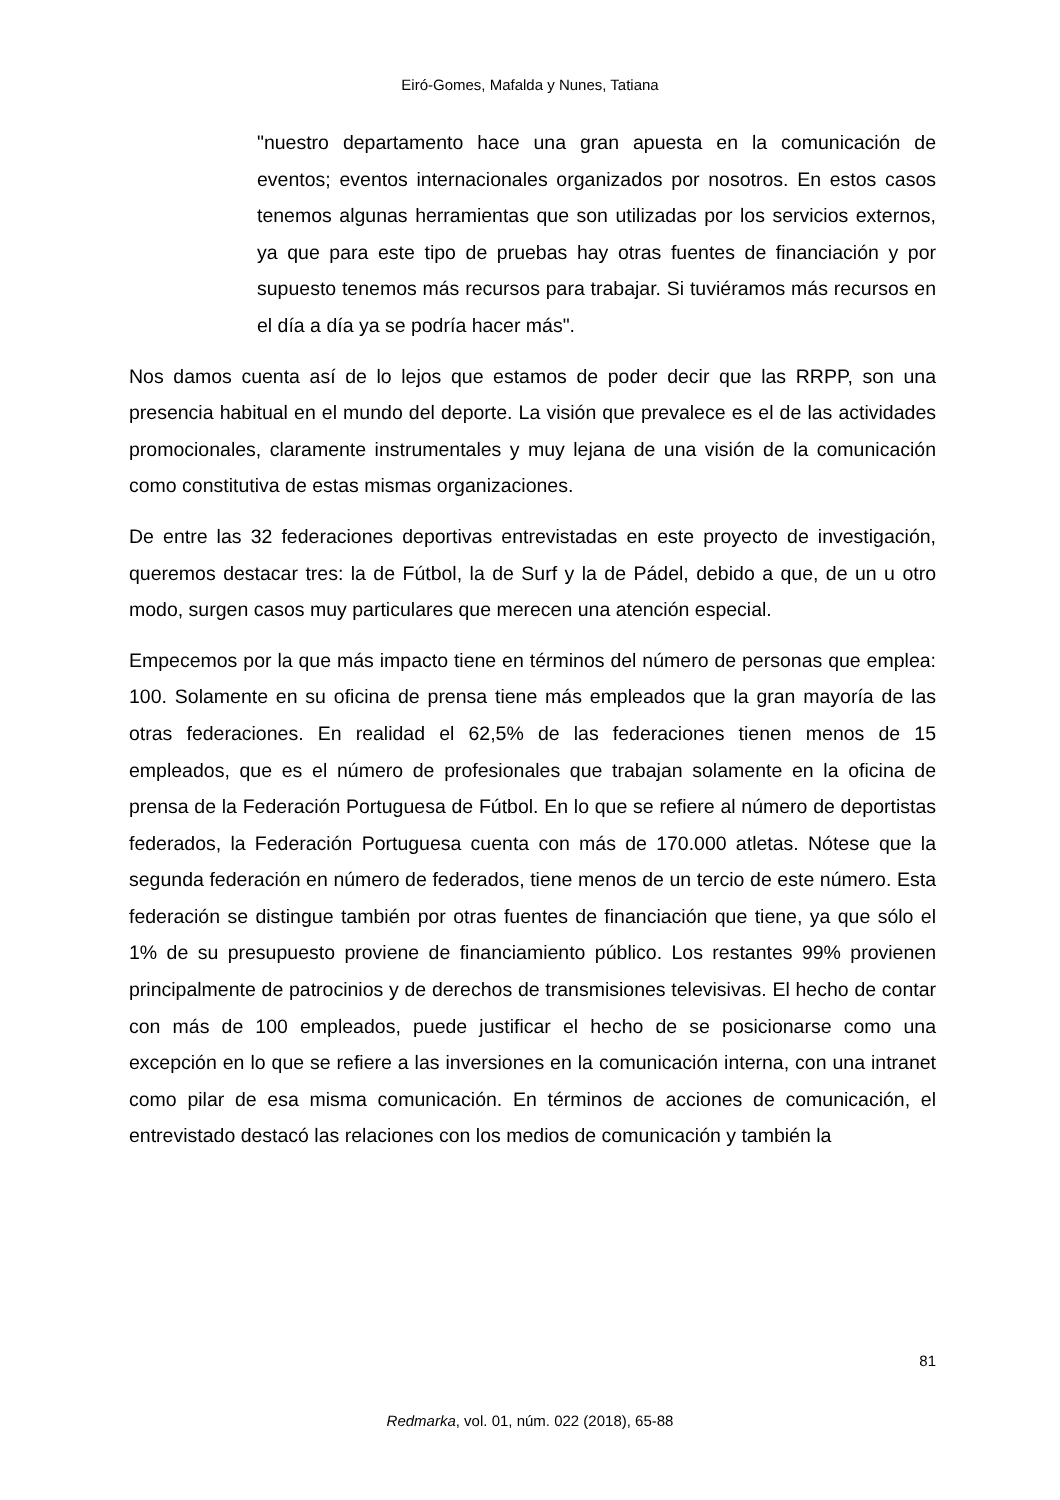Eiró-Gomes, Mafalda y Nunes, Tatiana
"nuestro departamento hace una gran apuesta en la comunicación de eventos; eventos internacionales organizados por nosotros. En estos casos tenemos algunas herramientas que son utilizadas por los servicios externos, ya que para este tipo de pruebas hay otras fuentes de financiación y por supuesto tenemos más recursos para trabajar. Si tuviéramos más recursos en el día a día ya se podría hacer más".
Nos damos cuenta así de lo lejos que estamos de poder decir que las RRPP, son una presencia habitual en el mundo del deporte. La visión que prevalece es el de las actividades promocionales, claramente instrumentales y muy lejana de una visión de la comunicación como constitutiva de estas mismas organizaciones.
De entre las 32 federaciones deportivas entrevistadas en este proyecto de investigación, queremos destacar tres: la de Fútbol, la de Surf y la de Pádel, debido a que, de un u otro modo, surgen casos muy particulares que merecen una atención especial.
Empecemos por la que más impacto tiene en términos del número de personas que emplea: 100. Solamente en su oficina de prensa tiene más empleados que la gran mayoría de las otras federaciones. En realidad el 62,5% de las federaciones tienen menos de 15 empleados, que es el número de profesionales que trabajan solamente en la oficina de prensa de la Federación Portuguesa de Fútbol. En lo que se refiere al número de deportistas federados, la Federación Portuguesa cuenta con más de 170.000 atletas. Nótese que la segunda federación en número de federados, tiene menos de un tercio de este número. Esta federación se distingue también por otras fuentes de financiación que tiene, ya que sólo el 1% de su presupuesto proviene de financiamiento público. Los restantes 99% provienen principalmente de patrocinios y de derechos de transmisiones televisivas. El hecho de contar con más de 100 empleados, puede justificar el hecho de se posicionarse como una excepción en lo que se refiere a las inversiones en la comunicación interna, con una intranet como pilar de esa misma comunicación. En términos de acciones de comunicación, el entrevistado destacó las relaciones con los medios de comunicación y también la
81
Redmarka, vol. 01, núm. 022 (2018), 65-88